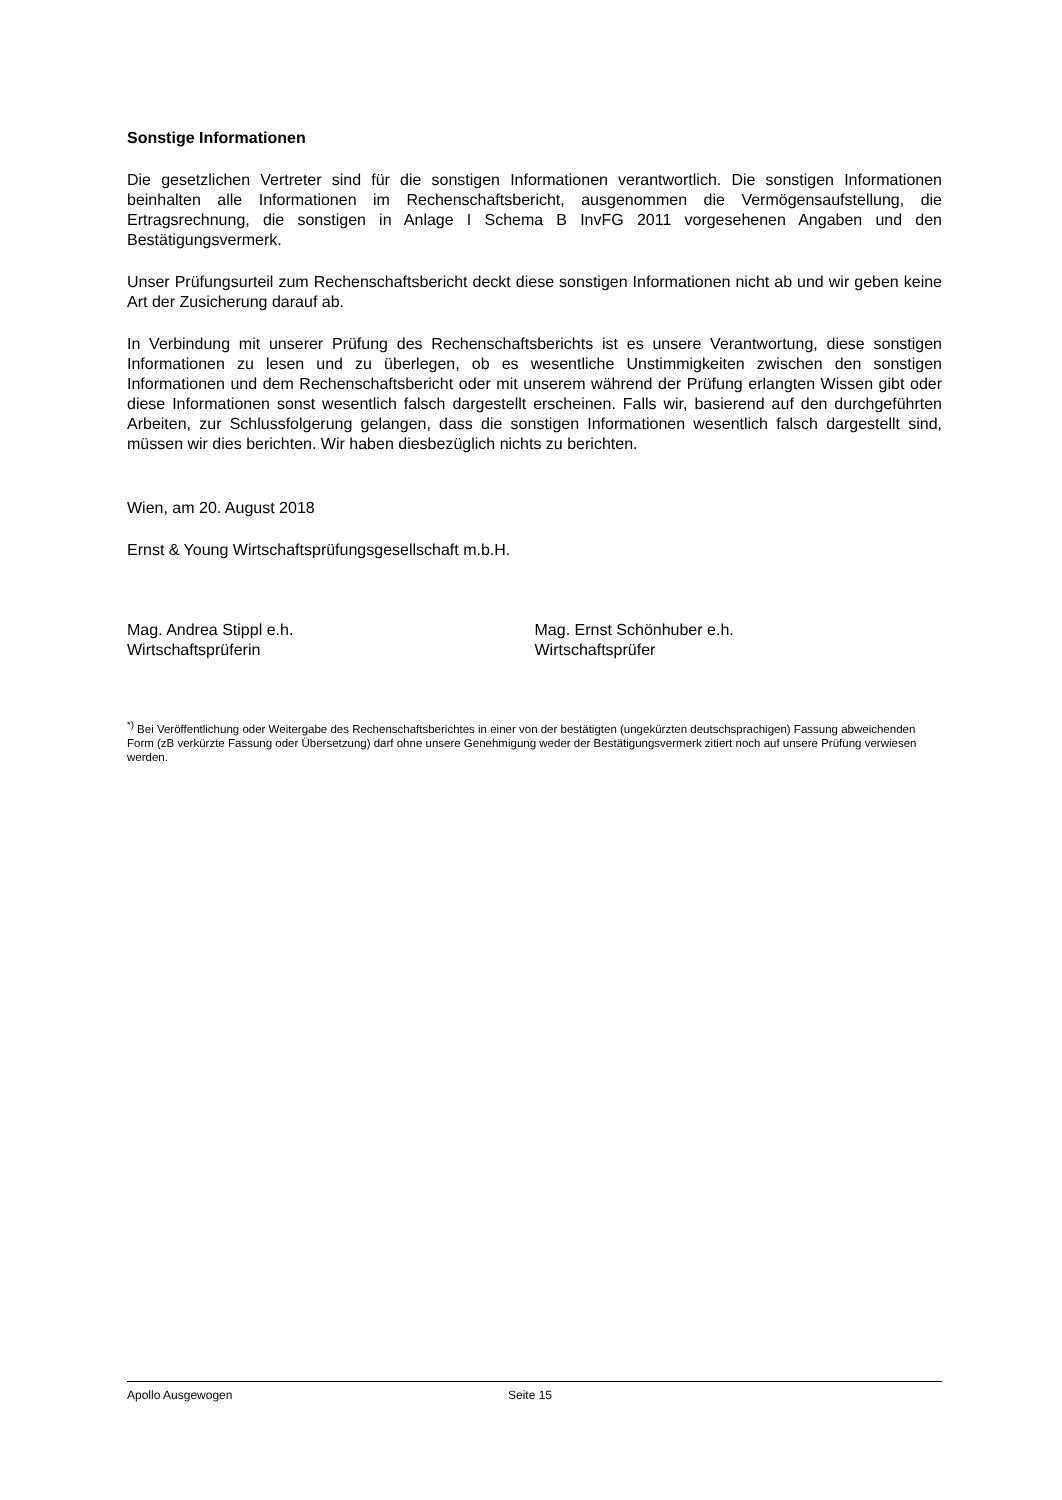Sonstige Informationen
Die gesetzlichen Vertreter sind für die sonstigen Informationen verantwortlich. Die sonstigen Informationen beinhalten alle Informationen im Rechenschaftsbericht, ausgenommen die Vermögensaufstellung, die Ertragsrechnung, die sonstigen in Anlage I Schema B InvFG 2011 vorgesehenen Angaben und den Bestätigungsvermerk.
Unser Prüfungsurteil zum Rechenschaftsbericht deckt diese sonstigen Informationen nicht ab und wir geben keine Art der Zusicherung darauf ab.
In Verbindung mit unserer Prüfung des Rechenschaftsberichts ist es unsere Verantwortung, diese sonstigen Informationen zu lesen und zu überlegen, ob es wesentliche Unstimmigkeiten zwischen den sonstigen Informationen und dem Rechenschaftsbericht oder mit unserem während der Prüfung erlangten Wissen gibt oder diese Informationen sonst wesentlich falsch dargestellt erscheinen. Falls wir, basierend auf den durchgeführten Arbeiten, zur Schlussfolgerung gelangen, dass die sonstigen Informationen wesentlich falsch dargestellt sind, müssen wir dies berichten. Wir haben diesbezüglich nichts zu berichten.
Wien, am 20. August 2018
Ernst & Young Wirtschaftsprüfungsgesellschaft m.b.H.
Mag. Andrea Stippl e.h.
Wirtschaftsprüferin
Mag. Ernst Schönhuber e.h.
Wirtschaftsprüfer
<sup>*)</sup> Bei Veröffentlichung oder Weitergabe des Rechenschaftsberichtes in einer von der bestätigten (ungekürzten deutschsprachigen) Fassung abweichenden Form (zB verkürzte Fassung oder Übersetzung) darf ohne unsere Genehmigung weder der Bestätigungsvermerk zitiert noch auf unsere Prüfung verwiesen werden.
Apollo Ausgewogen Seite 15